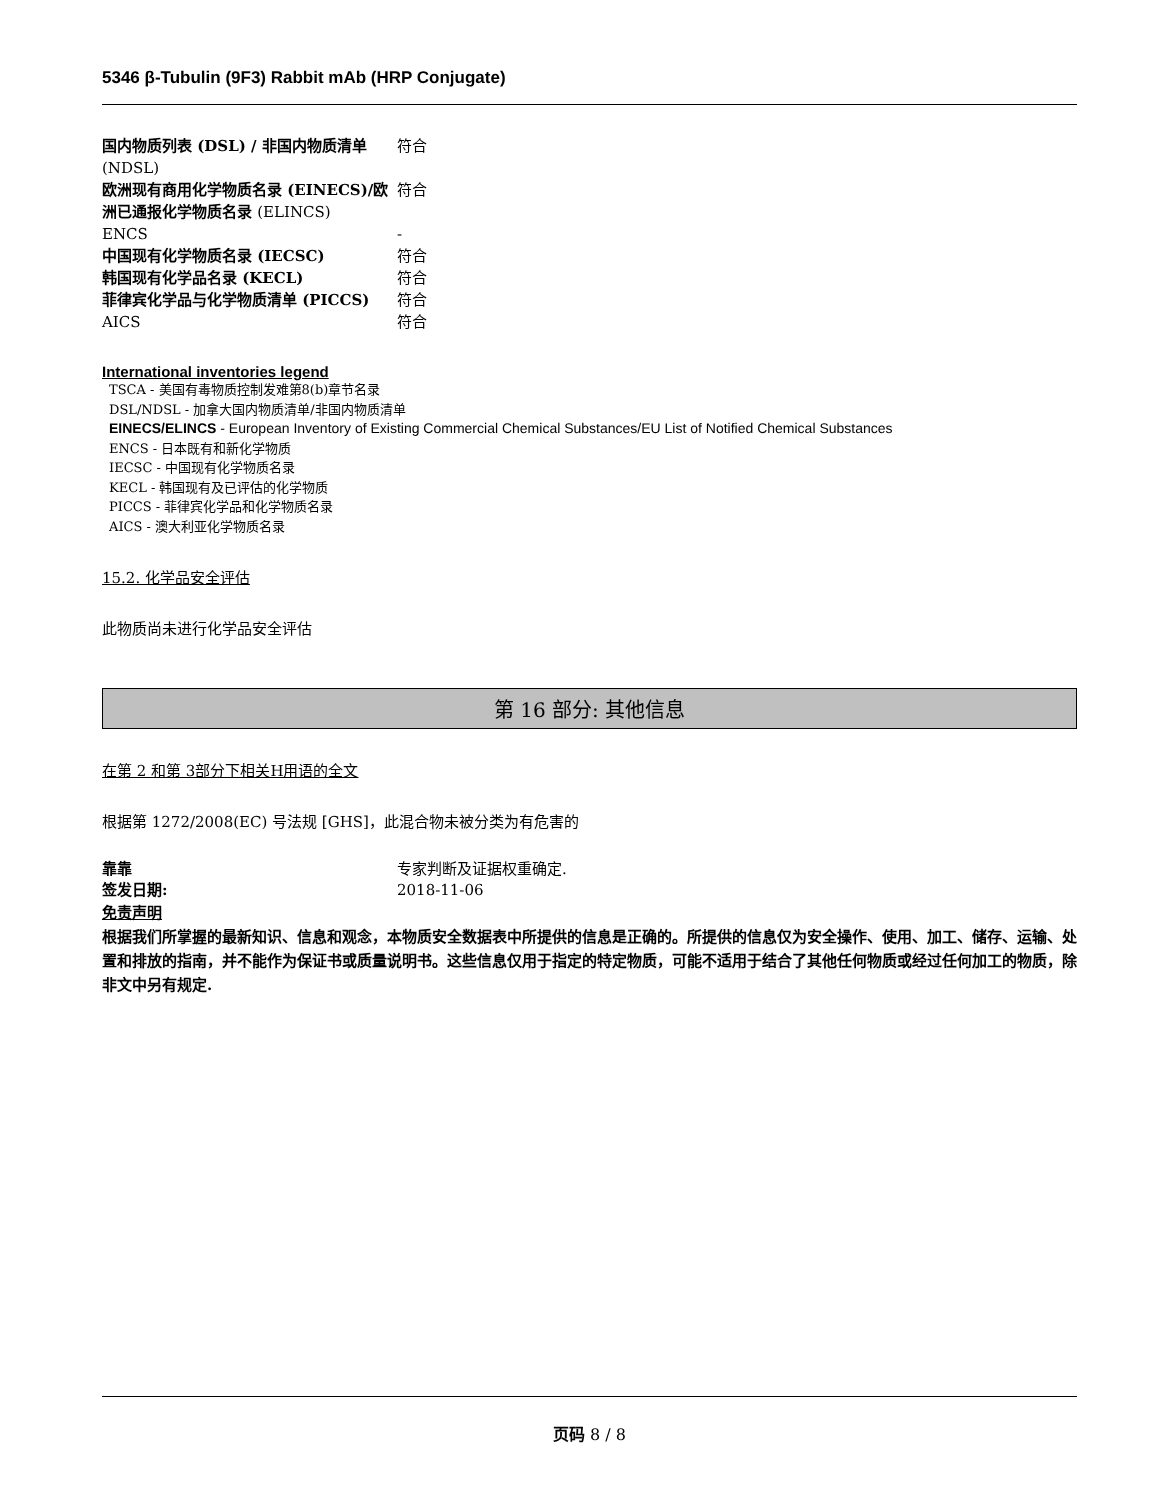5346 β-Tubulin (9F3) Rabbit mAb (HRP Conjugate)
| 国内物质列表 (DSL) / 非国内物质清单 (NDSL) | 符合 |
| 欧洲现有商用化学物质名录 (EINECS)/欧洲已通报化学物质名录 (ELINCS) | 符合 |
| ENCS | - |
| 中国现有化学物质名录 (IECSC) | 符合 |
| 韩国现有化学品名录 (KECL) | 符合 |
| 菲律宾化学品与化学物质清单 (PICCS) | 符合 |
| AICS | 符合 |
International inventories legend
TSCA - 美国有毒物质控制发难第8(b)章节名录
DSL/NDSL - 加拿大国内物质清单/非国内物质清单
EINECS/ELINCS - European Inventory of Existing Commercial Chemical Substances/EU List of Notified Chemical Substances
ENCS - 日本既有和新化学物质
IECSC - 中国现有化学物质名录
KECL - 韩国现有及已评估的化学物质
PICCS - 菲律宾化学品和化学物质名录
AICS - 澳大利亚化学物质名录
15.2. 化学品安全评估
此物质尚未进行化学品安全评估
第 16 部分: 其他信息
在第 2 和第 3部分下相关H用语的全文
根据第 1272/2008(EC) 号法规 [GHS]，此混合物未被分类为有危害的
| 靠靠 | 专家判断及证据权重确定. |
| 签发日期: | 2018-11-06 |
免责声明
根据我们所掌握的最新知识、信息和观念，本物质安全数据表中所提供的信息是正确的。所提供的信息仅为安全操作、使用、加工、储存、运输、处置和排放的指南，并不能作为保证书或质量说明书。这些信息仅用于指定的特定物质，可能不适用于结合了其他任何物质或经过任何加工的物质，除非文中另有规定.
页码 8 / 8